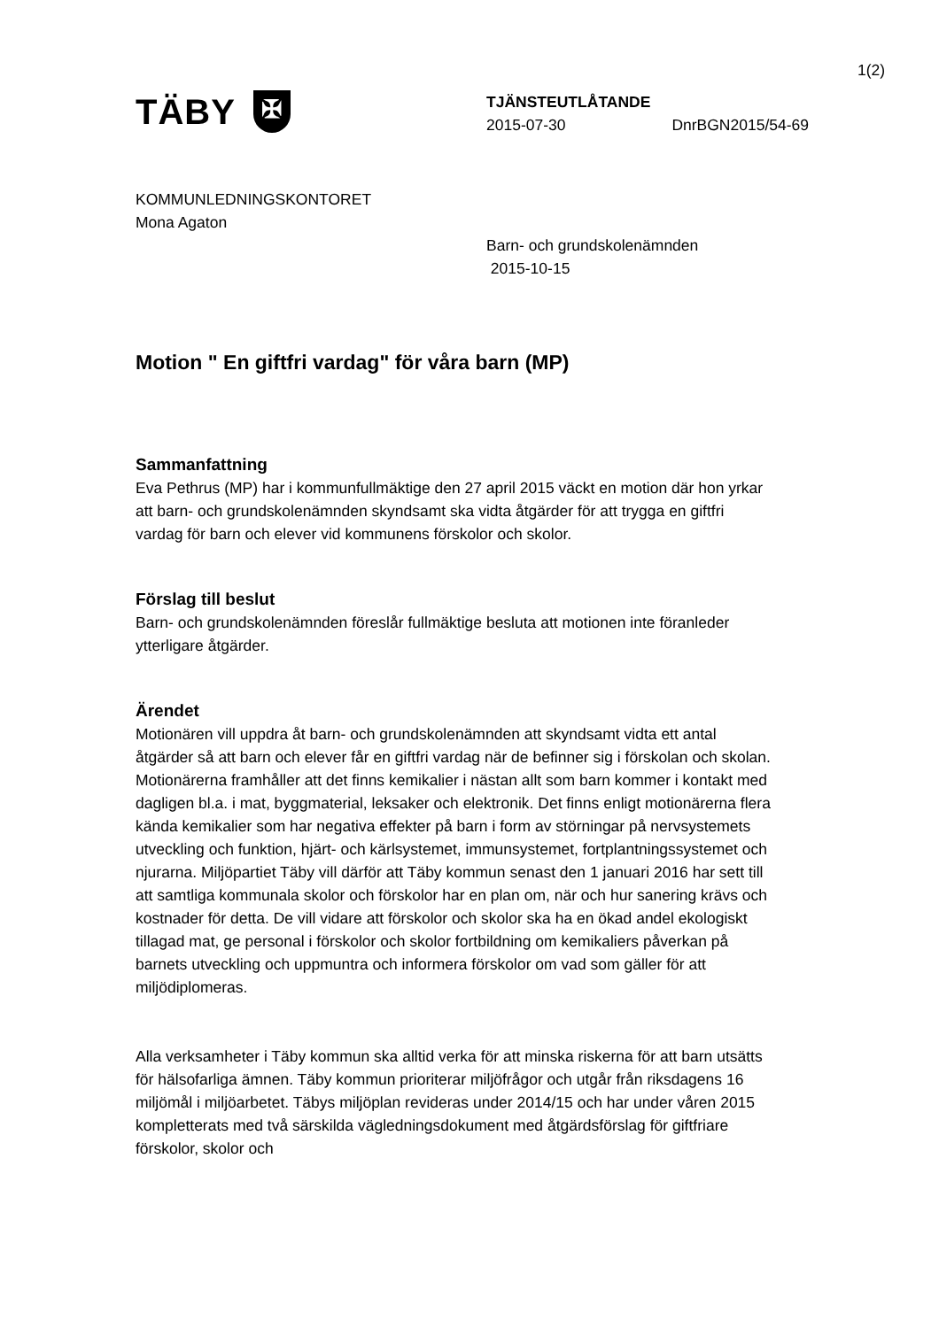1(2)
TÄBY ✠
TJÄNSTEUTLÅTANDE
2015-07-30 DnrBGN2015/54-69
KOMMUNLEDNINGSKONTORET
Mona Agaton
Barn- och grundskolenämnden
2015-10-15
Motion " En giftfri vardag" för våra barn (MP)
Sammanfattning
Eva Pethrus (MP) har i kommunfullmäktige den 27 april 2015 väckt en motion där hon yrkar att barn- och grundskolenämnden skyndsamt ska vidta åtgärder för att trygga en giftfri vardag för barn och elever vid kommunens förskolor och skolor.
Förslag till beslut
Barn- och grundskolenämnden föreslår fullmäktige besluta att motionen inte föranleder ytterligare åtgärder.
Ärendet
Motionären vill uppdra åt barn- och grundskolenämnden att skyndsamt vidta ett antal åtgärder så att barn och elever får en giftfri vardag när de befinner sig i förskolan och skolan. Motionärerna framhåller att det finns kemikalier i nästan allt som barn kommer i kontakt med dagligen bl.a. i mat, byggmaterial, leksaker och elektronik. Det finns enligt motionärerna flera kända kemikalier som har negativa effekter på barn i form av störningar på nervsystemets utveckling och funktion, hjärt- och kärlsystemet, immunsystemet, fortplantningssystemet och njurarna. Miljöpartiet Täby vill därför att Täby kommun senast den 1 januari 2016 har sett till att samtliga kommunala skolor och förskolor har en plan om, när och hur sanering krävs och kostnader för detta. De vill vidare att förskolor och skolor ska ha en ökad andel ekologiskt tillagad mat, ge personal i förskolor och skolor fortbildning om kemikaliers påverkan på barnets utveckling och uppmuntra och informera förskolor om vad som gäller för att miljödiplomeras.
Alla verksamheter i Täby kommun ska alltid verka för att minska riskerna för att barn utsätts för hälsofarliga ämnen. Täby kommun prioriterar miljöfrågor och utgår från riksdagens 16 miljömål i miljöarbetet. Täbys miljöplan revideras under 2014/15 och har under våren 2015 kompletterats med två särskilda vägledningsdokument med åtgärdsförslag för giftfriare förskolor, skolor och